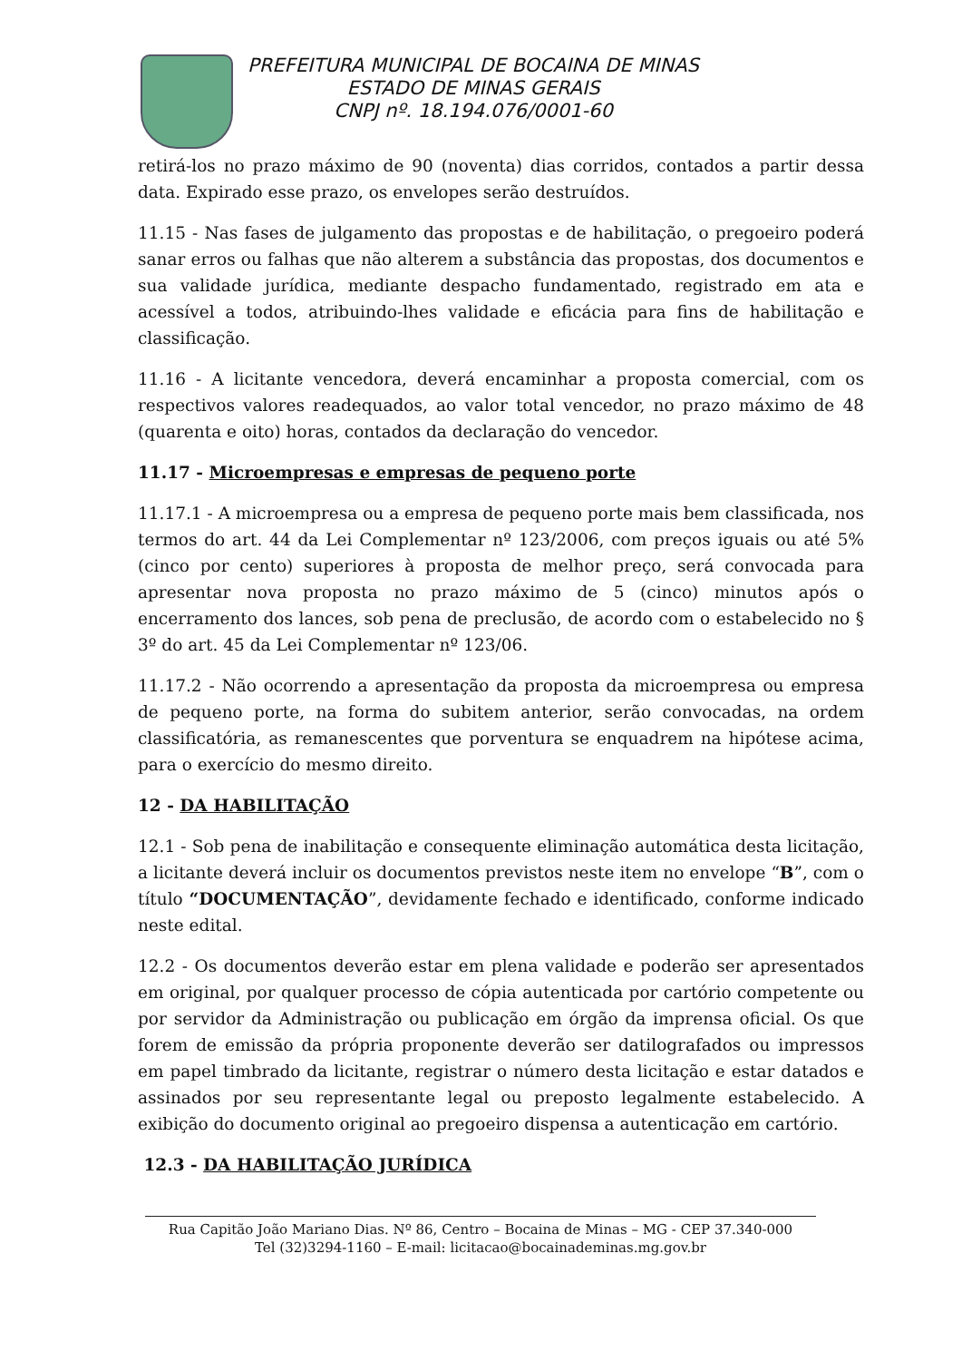PREFEITURA MUNICIPAL DE BOCAINA DE MINAS
ESTADO DE MINAS GERAIS
CNPJ nº. 18.194.076/0001-60
retirá-los no prazo máximo de 90 (noventa) dias corridos, contados a partir dessa data. Expirado esse prazo, os envelopes serão destruídos.
11.15 - Nas fases de julgamento das propostas e de habilitação, o pregoeiro poderá sanar erros ou falhas que não alterem a substância das propostas, dos documentos e sua validade jurídica, mediante despacho fundamentado, registrado em ata e acessível a todos, atribuindo-lhes validade e eficácia para fins de habilitação e classificação.
11.16 - A licitante vencedora, deverá encaminhar a proposta comercial, com os respectivos valores readequados, ao valor total vencedor, no prazo máximo de 48 (quarenta e oito) horas, contados da declaração do vencedor.
11.17 - Microempresas e empresas de pequeno porte
11.17.1 - A microempresa ou a empresa de pequeno porte mais bem classificada, nos termos do art. 44 da Lei Complementar nº 123/2006, com preços iguais ou até 5% (cinco por cento) superiores à proposta de melhor preço, será convocada para apresentar nova proposta no prazo máximo de 5 (cinco) minutos após o encerramento dos lances, sob pena de preclusão, de acordo com o estabelecido no § 3º do art. 45 da Lei Complementar nº 123/06.
11.17.2 - Não ocorrendo a apresentação da proposta da microempresa ou empresa de pequeno porte, na forma do subitem anterior, serão convocadas, na ordem classificatória, as remanescentes que porventura se enquadrem na hipótese acima, para o exercício do mesmo direito.
12 - DA HABILITAÇÃO
12.1 - Sob pena de inabilitação e consequente eliminação automática desta licitação, a licitante deverá incluir os documentos previstos neste item no envelope “B”, com o título “DOCUMENTAÇÃO”, devidamente fechado e identificado, conforme indicado neste edital.
12.2 - Os documentos deverão estar em plena validade e poderão ser apresentados em original, por qualquer processo de cópia autenticada por cartório competente ou por servidor da Administração ou publicação em órgão da imprensa oficial. Os que forem de emissão da própria proponente deverão ser datilografados ou impressos em papel timbrado da licitante, registrar o número desta licitação e estar datados e assinados por seu representante legal ou preposto legalmente estabelecido. A exibição do documento original ao pregoeiro dispensa a autenticação em cartório.
12.3 - DA HABILITAÇÃO JURÍDICA
Rua Capitão João Mariano Dias. Nº 86, Centro – Bocaina de Minas – MG - CEP 37.340-000
Tel (32)3294-1160 – E-mail: licitacao@bocainademinas.mg.gov.br